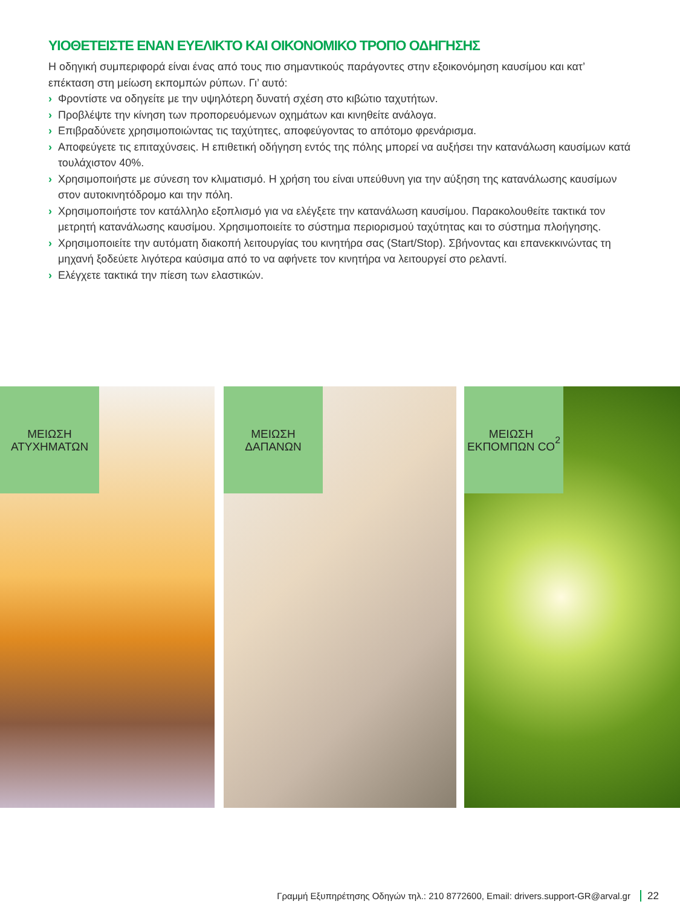ΥΙΟΘΕΤΕΙΣΤΕ ΕΝΑΝ ΕΥΕΛΙΚΤΟ ΚΑΙ ΟΙΚΟΝΟΜΙΚΟ ΤΡΟΠΟ ΟΔΗΓΗΣΗΣ
Η οδηγική συμπεριφορά είναι ένας από τους πιο σημαντικούς παράγοντες στην εξοικονόμηση καυσίμου και κατ’ επέκταση στη μείωση εκπομπών ρύπων. Γι’ αυτό:
› Φροντίστε να οδηγείτε με την υψηλότερη δυνατή σχέση στο κιβώτιο ταχυτήτων.
› Προβλέψτε την κίνηση των προπορευόμενων οχημάτων και κινηθείτε ανάλογα.
› Επιβραδύνετε χρησιμοποιώντας τις ταχύτητες, αποφεύγοντας το απότομο φρενάρισμα.
› Αποφεύγετε τις επιταχύνσεις. Η επιθετική οδήγηση εντός της πόλης μπορεί να αυξήσει την κατανάλωση καυσίμων κατά τουλάχιστον 40%.
› Χρησιμοποιήστε με σύνεση τον κλιματισμό. Η χρήση του είναι υπεύθυνη για την αύξηση της κατανάλωσης καυσίμων στον αυτοκινητόδρομο και την πόλη.
› Χρησιμοποιήστε τον κατάλληλο εξοπλισμό για να ελέγξετε την κατανάλωση καυσίμου. Παρακολουθείτε τακτικά τον μετρητή κατανάλωσης καυσίμου. Χρησιμοποιείτε το σύστημα περιορισμού ταχύτητας και το σύστημα πλοήγησης.
› Χρησιμοποιείτε την αυτόματη διακοπή λειτουργίας του κινητήρα σας (Start/Stop). Σβήνοντας και επανεκκινώντας τη μηχανή ξοδεύετε λιγότερα καύσιμα από το να αφήνετε τον κινητήρα να λειτουργεί στο ρελαντί.
› Ελέγχετε τακτικά την πίεση των ελαστικών.
ΜΕΙΩΣΗ
ΑΤΥΧΗΜΑΤΩΝ
ΜΕΙΩΣΗ
ΔΑΠΑΝΩΝ
ΜΕΙΩΣΗ
ΕΚΠΟΜΠΩΝ CO<sub>2</sub>
Γραμμή Εξυπηρέτησης Οδηγών τηλ.: 210 8772600, Email: drivers.support-GR@arval.gr 22